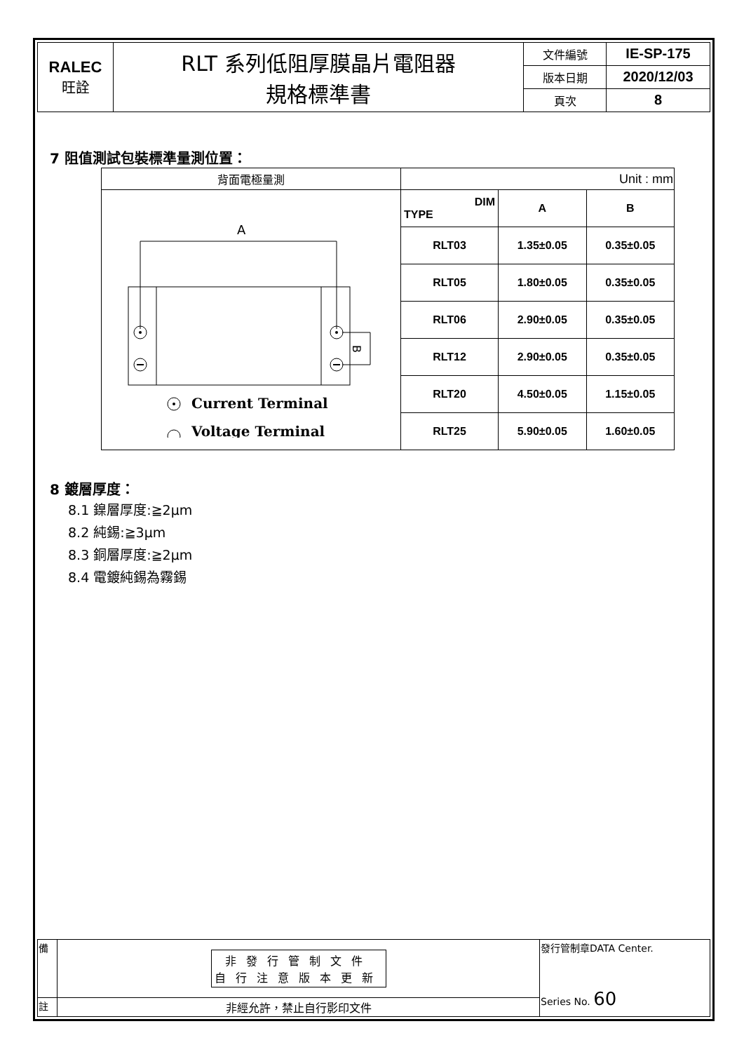| RALEC 旺詮 | RLT 系列低阻厚膜晶片電阻器 規格標準書 | 文件編號 | IE-SP-175 |
| | | 版本日期 | 2020/12/03 |
| | | 頁次 | 8 |
7 阻值測試包裝標準量測位置：
| 背面電極量測 | Unit : mm | | |
| A B Current Terminal Voltage Terminal | DIM TYPE | A | B |
| | RLT03 | 1.35±0.05 | 0.35±0.05 |
| | RLT05 | 1.80±0.05 | 0.35±0.05 |
| | RLT06 | 2.90±0.05 | 0.35±0.05 |
| | RLT12 | 2.90±0.05 | 0.35±0.05 |
| | RLT20 | 4.50±0.05 | 1.15±0.05 |
| | RLT25 | 5.90±0.05 | 1.60±0.05 |
8 鍍層厚度：
8.1 鎳層厚度:≧2μm
8.2 純錫:≧3μm
8.3 銅層厚度:≧2μm
8.4 電鍍純錫為霧錫
| 備 | 非發行管制文件 自行注意版本更新 | 發行管制章DATA Center. Series No. 60 |
| 註 | 非經允許，禁止自行影印文件 | |